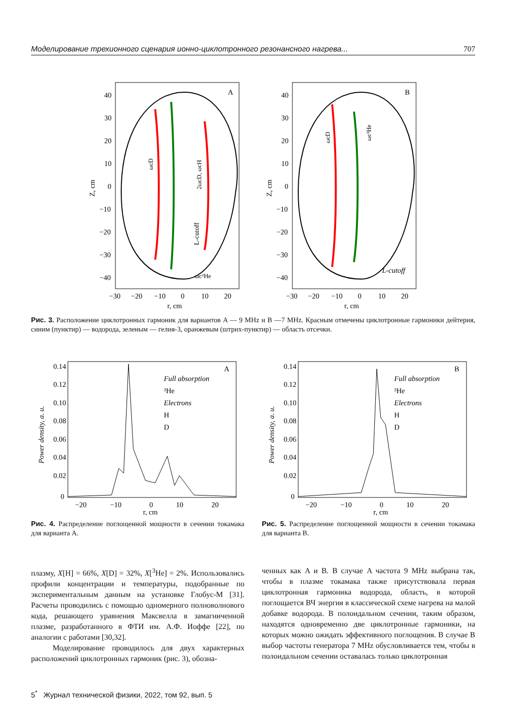Моделирование трехионного сценария ионно-циклотронного резонансного нагрева... 707
A
40
30
20
10
0
−10
−20
−30
−40
−30
−20
−10
0
10
20
r, cm
Z, cm
ωc³He
L-cutoff
ωcD
2ωcD, ωcH
B
40
30
20
10
0
−10
−20
−30
−40
−30
−20
−10
0
10
20
r, cm
Z, cm
L-cutoff
ωcD
ωc³He
Рис. 3. Расположение циклотронных гармоник для вариантов A — 9 MHz и B —7 MHz. Красным отмечены циклотронные гармоники дейтерия, синим (пунктир) — водорода, зеленым — гелия-3, оранжевым (штрих-пунктир) — область отсечки.
0.14
0.12
0.10
0.08
0.06
0.04
0.02
0
−20
−10
0
10
20
r, cm
Power density, a. u.
A
Full absorption
³He
Electrons
H
D
0.14
0.12
0.10
0.08
0.06
0.04
0.02
0
−20
−10
0
10
20
r, cm
Power density, a. u.
B
Full absorption
³He
Electrons
H
D
Рис. 4. Распределение поглощенной мощности в сечении токамака для варианта A.
Рис. 5. Распределение поглощенной мощности в сечении токамака для варианта B.
плазму, X[H] = 66%, X[D] = 32%, X[<sup>3</sup>He] = 2%. Использовались профили концентрации и температуры, подобранные по экспериментальным данным на установке Глобус-М [31]. Расчеты проводились с помощью одномерного полноволнового кода, решающего уравнения Максвелла в замагниченной плазме, разработанного в ФТИ им. А.Ф. Иоффе [22], по аналогии с работами [30,32].
Моделирование проводилось для двух характерных расположений циклотронных гармоник (рис. 3), обозна-
ченных как A и B. В случае A частота 9 MHz выбрана так, чтобы в плазме токамака также присутствовала первая циклотронная гармоника водорода, область, в которой поглощается ВЧ энергия в классической схеме нагрева на малой добавке водорода. В полоидальном сечении, таким образом, находятся одновременно две циклотронные гармоники, на которых можно ожидать эффективного поглощения. В случае B выбор частоты генератора 7 MHz обусловливается тем, чтобы в полоидальном сечении оставалась только циклотронная
5<sup>*</sup> Журнал технической физики, 2022, том 92, вып. 5